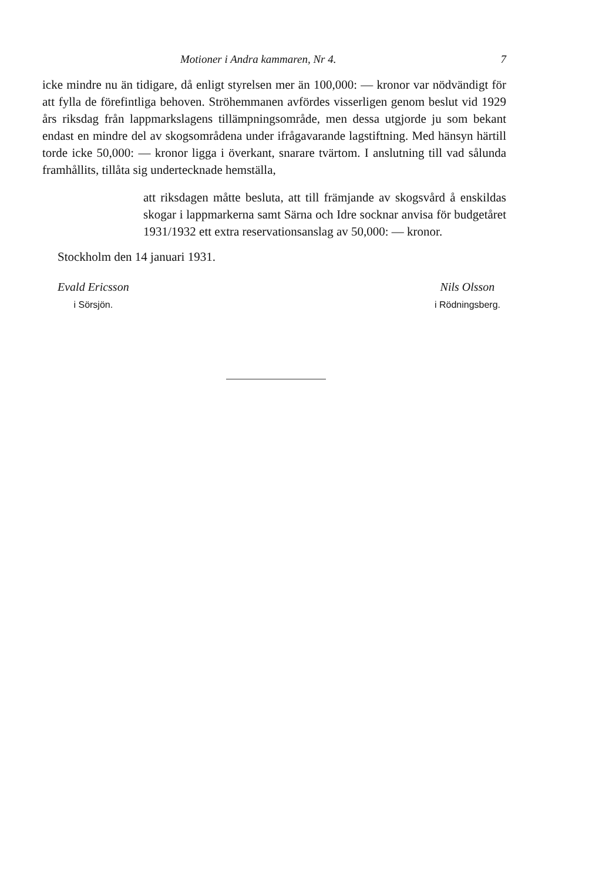Motioner i Andra kammaren, Nr 4. 7
icke mindre nu än tidigare, då enligt styrelsen mer än 100,000: — kronor var nödvändigt för att fylla de förefintliga behoven. Ströhemmanen avfördes visserligen genom beslut vid 1929 års riksdag från lappmarkslagens tillämpningsområde, men dessa utgjorde ju som bekant endast en mindre del av skogsområdena under ifrågavarande lagstiftning. Med hänsyn härtill torde icke 50,000: — kronor ligga i överkant, snarare tvärtom. I anslutning till vad sålunda framhållits, tillåta sig undertecknade hemställa,
att riksdagen måtte besluta, att till främjande av skogsvård å enskildas skogar i lappmarkerna samt Särna och Idre socknar anvisa för budgetåret 1931/1932 ett extra reservationsanslag av 50,000: — kronor.
Stockholm den 14 januari 1931.
Evald Ericsson
i Sörsjön.
Nils Olsson
i Rödningsberg.